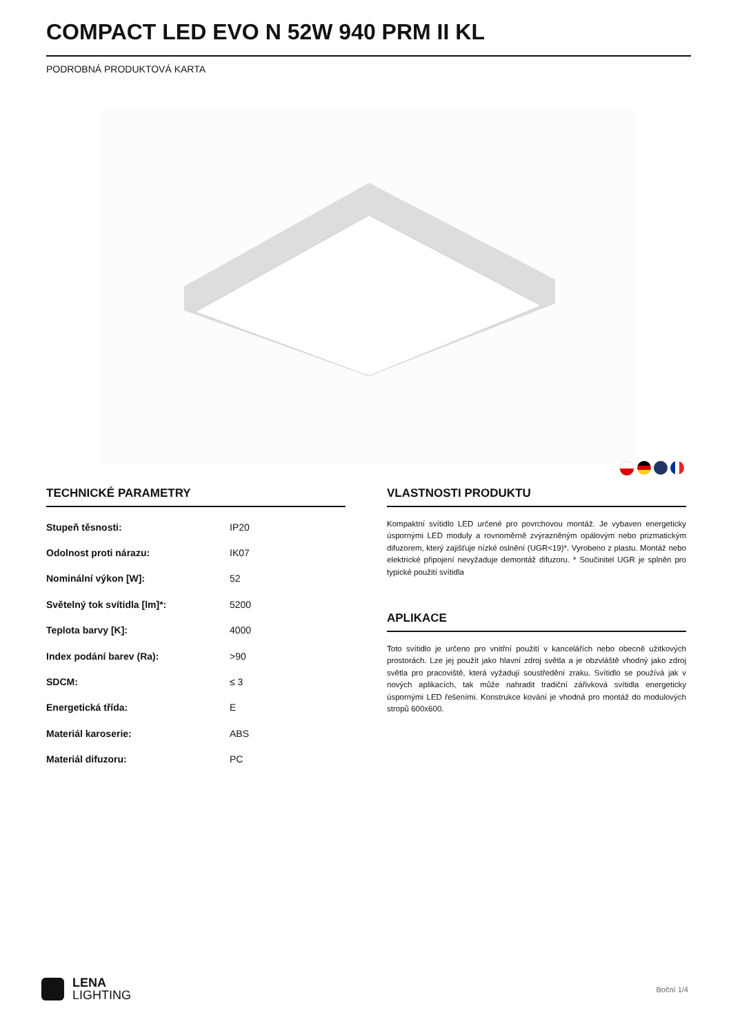COMPACT LED EVO N 52W 940 PRM II KL
PODROBNÁ PRODUKTOVÁ KARTA
TECHNICKÉ PARAMETRY
| Stupeň těsnosti: | IP20 |
| Odolnost proti nárazu: | IK07 |
| Nominální výkon [W]: | 52 |
| Světelný tok svítidla [lm]*: | 5200 |
| Teplota barvy [K]: | 4000 |
| Index podání barev (Ra): | >90 |
| SDCM: | ≤ 3 |
| Energetická třída: | E |
| Materiál karoserie: | ABS |
| Materiál difuzoru: | PC |
VLASTNOSTI PRODUKTU
Kompaktní svítidlo LED určené pro povrchovou montáž. Je vybaven energeticky úspornými LED moduly a rovnoměrně zvýrazněným opálovým nebo prizmatickým difuzorem, který zajišťuje nízké oslnění (UGR<19)*. Vyrobeno z plastu. Montáž nebo elektrické připojení nevyžaduje demontáž difuzoru. * Součinitel UGR je splněn pro typické použití svítidla
APLIKACE
Toto svítidlo je určeno pro vnitřní použití v kancelářích nebo obecně užitkových prostorách. Lze jej použít jako hlavní zdroj světla a je obzvláště vhodný jako zdroj světla pro pracoviště, která vyžadují soustředění zraku. Svítidlo se používá jak v nových aplikacích, tak může nahradit tradiční zářivková svítidla energeticky úspornými LED řešeními. Konstrukce kování je vhodná pro montáž do modulových stropů 600x600.
LENA
LIGHTING
Boční 1/4